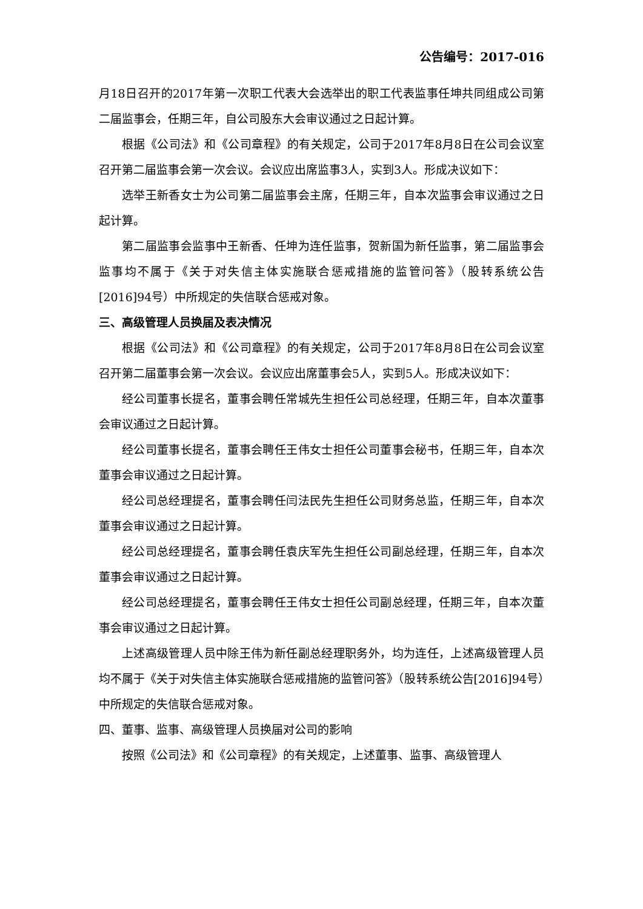公告编号：2017-016
月18日召开的2017年第一次职工代表大会选举出的职工代表监事任坤共同组成公司第二届监事会，任期三年，自公司股东大会审议通过之日起计算。
根据《公司法》和《公司章程》的有关规定，公司于2017年8月8日在公司会议室召开第二届监事会第一次会议。会议应出席监事3人，实到3人。形成决议如下：
选举王新香女士为公司第二届监事会主席，任期三年，自本次监事会审议通过之日起计算。
第二届监事会监事中王新香、任坤为连任监事，贺新国为新任监事，第二届监事会监事均不属于《关于对失信主体实施联合惩戒措施的监管问答》（股转系统公告[2016]94号）中所规定的失信联合惩戒对象。
三、高级管理人员换届及表决情况
根据《公司法》和《公司章程》的有关规定，公司于2017年8月8日在公司会议室召开第二届董事会第一次会议。会议应出席董事会5人，实到5人。形成决议如下：
经公司董事长提名，董事会聘任常城先生担任公司总经理，任期三年，自本次董事会审议通过之日起计算。
经公司董事长提名，董事会聘任王伟女士担任公司董事会秘书，任期三年，自本次董事会审议通过之日起计算。
经公司总经理提名，董事会聘任闫法民先生担任公司财务总监，任期三年，自本次董事会审议通过之日起计算。
经公司总经理提名，董事会聘任袁庆军先生担任公司副总经理，任期三年，自本次董事会审议通过之日起计算。
经公司总经理提名，董事会聘任王伟女士担任公司副总经理，任期三年，自本次董事会审议通过之日起计算。
上述高级管理人员中除王伟为新任副总经理职务外，均为连任，上述高级管理人员均不属于《关于对失信主体实施联合惩戒措施的监管问答》（股转系统公告[2016]94号）中所规定的失信联合惩戒对象。
四、董事、监事、高级管理人员换届对公司的影响
按照《公司法》和《公司章程》的有关规定，上述董事、监事、高级管理人